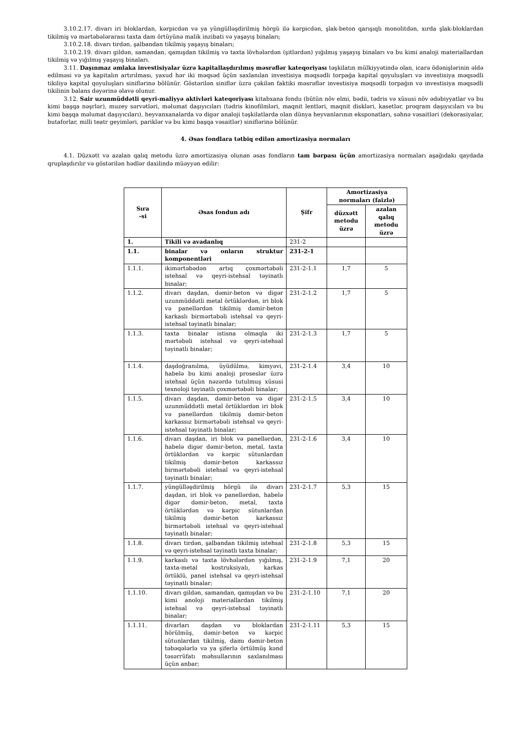3.10.2.17. divarı iri bloklardan, kərpicdən və ya yüngülləşdirilmiş hörgü ilə kərpicdən, şlak-beton qarışıqlı monolitdən, xırda şlak-bloklardan tikilmiş və mərtəbələrarası taxta dam örtüyünə malik inzibati və yaşayış binaları;
3.10.2.18. divarı tirdən, şalbandan tikilmiş yaşayış binaları;
3.10.2.19. divarı gildən, samandan, qamışdan tikilmiş və taxta lövhələrdən (şitlərdən) yığılmış yaşayış binaları və bu kimi analoji materiallardan tikilmiş və yığılmış yaşayış binaları.
3.11. Daşınmaz əmlaka investisiyalar üzrə kapitallaşdırılmış məsrəflər kateqoriyası təşkilatın mülkiyyətində olan, icarə ödənişlərinin əldə edilməsi və ya kapitalın artırılması, yaxud hər iki məqsəd üçün saxlanılan investisiya məqsədli torpağa kapital qoyuluşları və investisiya məqsədli tikiliyə kapital qoyuluşları siniflərinə bölünür. Göstərilən siniflər üzrə çəkilən faktiki məsrəflər investisiya məqsədli torpağın və investisiya məqsədli tikilinin balans dəyərinə əlavə olunur.
3.12. Sair uzunmüddətli qeyri-maliyyə aktivləri kateqoriyası kitabxana fondu (bütün növ elmi, bədii, tədris və xüsusi növ ədəbiyyatlar və bu kimi başqa nəşrlər), muzey sərvətləri, məlumat daşıyıcıları (tədris kinofilmləri, maqnit lentləri, maqnit diskləri, kasetlər, proqram daşıyıcıları və bu kimi başqa məlumat daşıyıcıları), heyvanxanalarda və digər analoji təşkilatlarda olan dünya heyvanlarının eksponatları, səhnə vəsaitləri (dekorasiyalar, butaforlar, milli teatr geyimləri, pariklər və bu kimi başqa vəsaitlər) siniflərinə bölünür.
4. Əsas fondlara tətbiq edilən amortizasiya normaları
4.1. Düzxətt və azalan qalıq metodu üzrə amortizasiya olunan əsas fondların tam bərpası üçün amortizasiya normaları aşağıdakı qaydada qruplaşdırılır və göstərilən hədlər daxilində müəyyən edilir:
| Sıra -si | Əsas fondun adı | Şifr | Amortizasiya normaları (faizlə) | |
| --- | --- | --- | --- | --- |
| | | | düzxətt metodu üzrə | azalan qalıq metodu üzrə |
| 1. | Tikili və avadanlıq | 231-2 | | |
| 1.1. | binalar və onların struktur komponentləri | 231-2-1 | | |
| 1.1.1. | ikimərtəbədən artıq çoxmərtəbəli istehsal və qeyri-istehsal təyinatlı binalar; | 231-2-1.1 | 1,7 | 5 |
| 1.1.2. | divarı daşdan, dəmir-beton və digər uzunmüddətli metal örtüklərdən, iri blok və panellərdən tikilmiş dəmir-beton karkaslı birmərtəbəli istehsal və qeyri-istehsal təyinatlı binalar; | 231-2-1.2 | 1,7 | 5 |
| 1.1.3. | taxta binalar istisna olmaqla iki mərtəbəli istehsal və qeyri-istehsal təyinatlı binalar; | 231-2-1.3 | 1,7 | 5 |
| 1.1.4. | daşdoğranılma, üyüdülmə, kimyəvi, habelə bu kimi analoji proseslər üzrə istehsal üçün nəzərdə tutulmuş xüsusi texnoloji təyinatlı çoxmərtəbəli binalar; | 231-2-1.4 | 3,4 | 10 |
| 1.1.5. | divarı daşdan, dəmir-beton və digər uzunmüddətli metal örtüklərdən iri blok və panellərdən tikilmiş dəmir-beton karkassız birmərtəbəli istehsal və qeyri-istehsal təyinatlı binalar; | 231-2-1.5 | 3,4 | 10 |
| 1.1.6. | divarı daşdan, iri blok və panellərdən, habelə digər dəmir-beton, metal, taxta örtüklərdən və kərpic sütunlardan tikilmiş dəmir-beton karkassız birmərtəbəli istehsal və qeyri-istehsal təyinatlı binalar; | 231-2-1.6 | 3,4 | 10 |
| 1.1.7. | yüngülləşdirilmiş hörgü ilə divarı daşdan, iri blok və panellərdən, habelə digər dəmir-beton, metal, taxta örtüklərdən və kərpic sütunlardan tikilmiş dəmir-beton karkassız birmərtəbəli istehsal və qeyri-istehsal təyinatlı binalar; | 231-2-1.7 | 5,3 | 15 |
| 1.1.8. | divarı tirdən, şalbandan tikilmiş istehsal və qeyri-istehsal təyinatlı taxta binalar; | 231-2-1.8 | 5,3 | 15 |
| 1.1.9. | karkaslı və taxta lövhələrdən yığılmış, taxta-metal kostruksiyalı, karkas örtüklü, panel istehsal və qeyri-istehsal təyinatlı binalar; | 231-2-1.9 | 7,1 | 20 |
| 1.1.10. | divarı gildən, samandan, qamışdan və bu kimi anoloji materiallardan tikilmiş istehsal və qeyri-istehsal təyinatlı binalar; | 231-2-1.10 | 7,1 | 20 |
| 1.1.11. | divarları daşdan və bloklardan hörülmüş, dəmir-beton və kərpic sütunlardan tikilmiş, damı dəmir-beton təbəqələrlə və ya şiferlə örtülmüş kənd təsərrüfatı məhsullarının saxlanılması üçün anbar; | 231-2-1.11 | 5,3 | 15 |